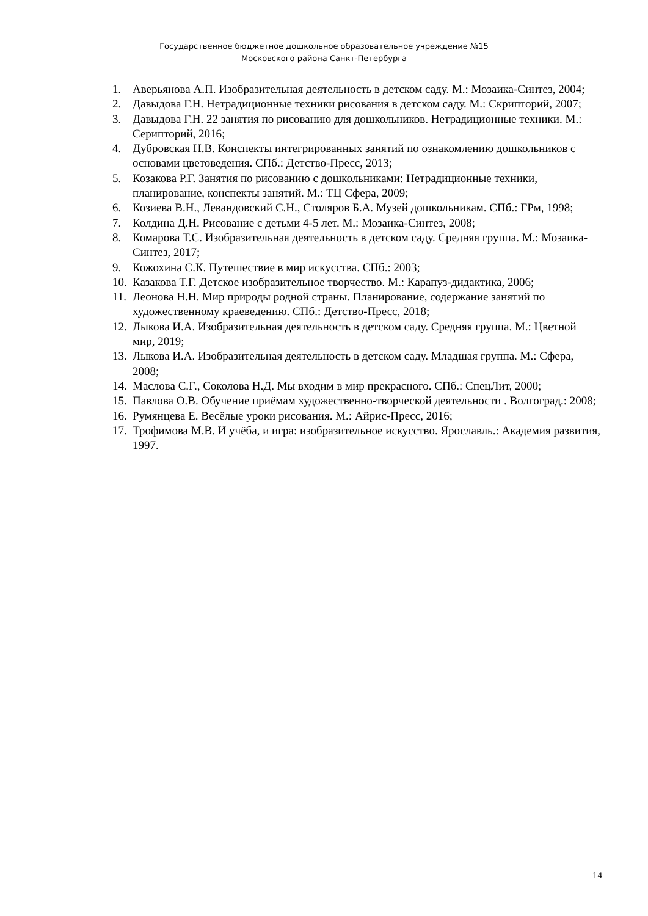Государственное бюджетное дошкольное образовательное учреждение №15
Московского района Санкт-Петербурга
1. Аверьянова А.П. Изобразительная деятельность в детском саду. М.: Мозаика-Синтез, 2004;
2. Давыдова Г.Н. Нетрадиционные техники рисования в детском саду. М.: Скрипторий, 2007;
3. Давыдова Г.Н. 22 занятия по рисованию для дошкольников. Нетрадиционные техники. М.: Серипторий, 2016;
4. Дубровская Н.В. Конспекты интегрированных занятий по ознакомлению дошкольников с основами цветоведения. СПб.: Детство-Пресс, 2013;
5. Козакова Р.Г. Занятия по рисованию с дошкольниками: Нетрадиционные техники, планирование, конспекты занятий. М.: ТЦ Сфера, 2009;
6. Козиева В.Н., Левандовский С.Н., Столяров Б.А. Музей дошкольникам. СПб.: ГРм, 1998;
7. Колдина Д.Н. Рисование с детьми 4-5 лет. М.: Мозаика-Синтез, 2008;
8. Комарова Т.С. Изобразительная деятельность в детском саду. Средняя группа. М.: Мозаика-Синтез, 2017;
9. Кожохина С.К. Путешествие в мир искусства. СПб.: 2003;
10. Казакова Т.Г. Детское изобразительное творчество. М.: Карапуз-дидактика, 2006;
11. Леонова Н.Н. Мир природы родной страны. Планирование, содержание занятий по художественному краеведению. СПб.: Детство-Пресс, 2018;
12. Лыкова И.А. Изобразительная деятельность в детском саду. Средняя группа. М.: Цветной мир, 2019;
13. Лыкова И.А. Изобразительная деятельность в детском саду. Младшая группа. М.: Сфера, 2008;
14. Маслова С.Г., Соколова Н.Д. Мы входим в мир прекрасного. СПб.: СпецЛит, 2000;
15. Павлова О.В. Обучение приёмам художественно-творческой деятельности . Волгоград.: 2008;
16. Румянцева Е. Весёлые уроки рисования. М.: Айрис-Пресс, 2016;
17. Трофимова М.В. И учёба, и игра: изобразительное искусство. Ярославль.: Академия развития, 1997.
14